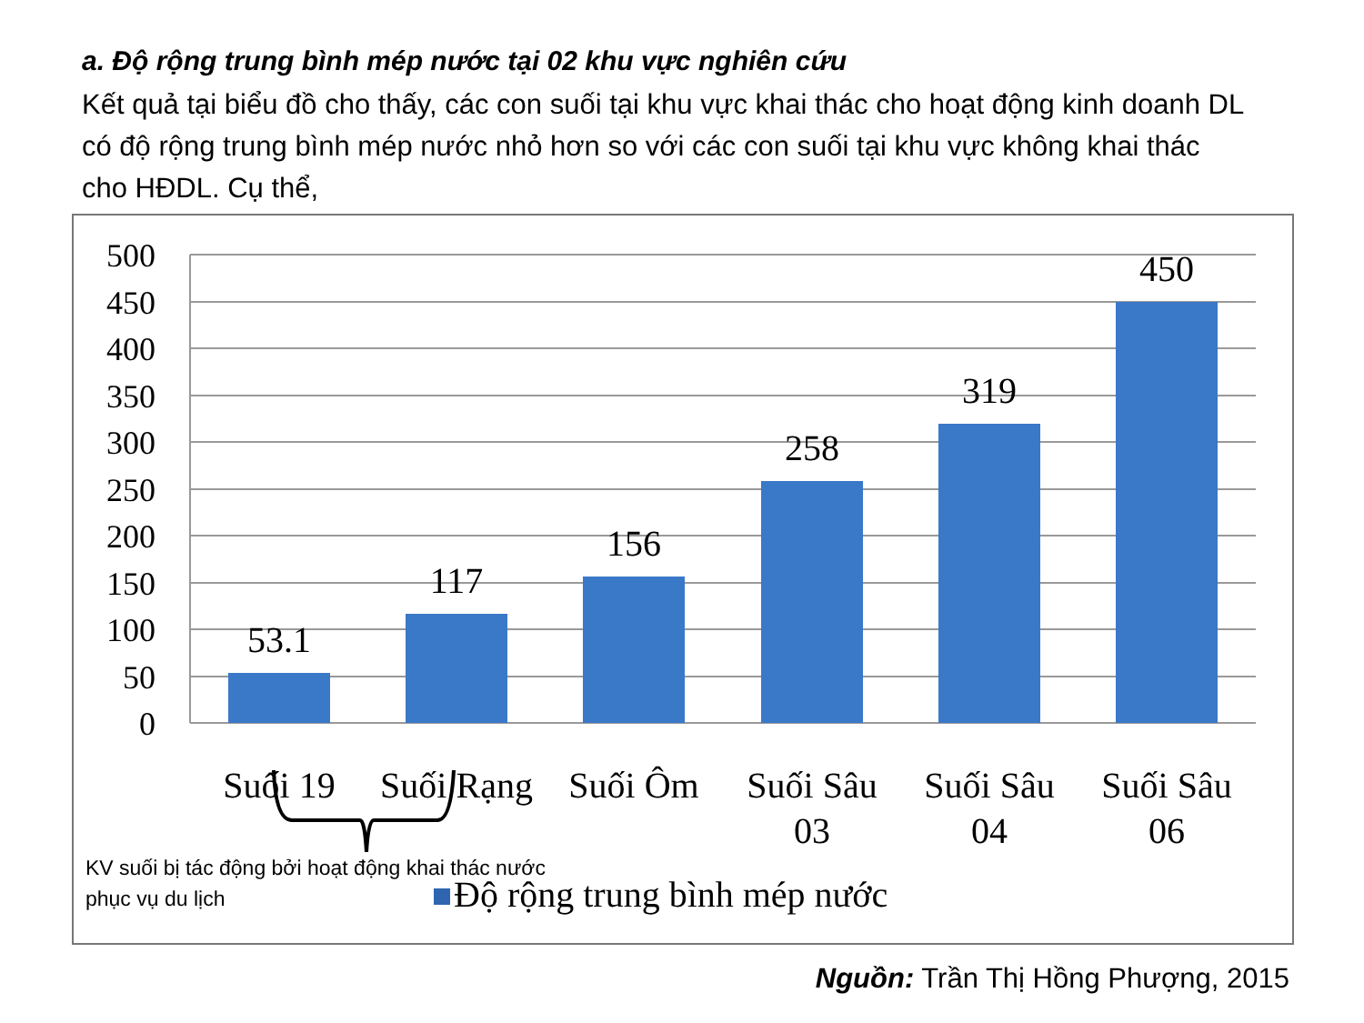a. Độ rộng trung bình mép nước tại 02 khu vực nghiên cứu
Kết quả tại biểu đồ cho thấy, các con suối tại khu vực khai thác cho hoạt động kinh doanh DL có độ rộng trung bình mép nước nhỏ hơn so với các con suối tại khu vực không khai thác cho HĐDL. Cụ thể,
500
450
400
350
300
250
200
150
100
50
0
53.1
117
156
258
319
450
Suối 19
Suối Rạng
Suối Ôm
Suối Sâu
03
Suối Sâu
04
Suối Sâu
06
Độ rộng trung bình mép nước
KV suối bị tác động bởi hoạt động khai thác nước
phục vụ du lịch
Nguồn: Trần Thị Hồng Phượng, 2015